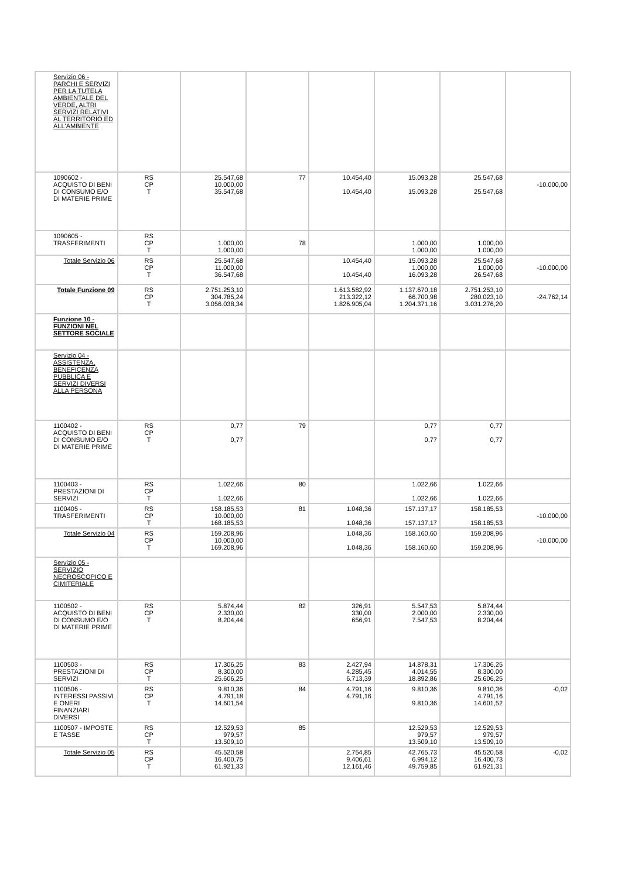| Servizio 06 - PARCHI E SERVIZI PER LA TUTELA AMBIENTALE DEL VERDE, ALTRI SERVIZI RELATIVI AL TERRITORIO ED ALL'AMBIENTE | | | | | | | |
| 1090602 - ACQUISTO DI BENI DI CONSUMO E/O DI MATERIE PRIME | RS CP T | 25.547,68 10.000,00 35.547,68 | 77 | 10.454,40 10.454,40 | 15.093,28 15.093,28 | 25.547,68 25.547,68 | -10.000,00 |
| 1090605 - TRASFERIMENTI | RS CP T | 1.000,00 1.000,00 | 78 | | 1.000,00 1.000,00 | 1.000,00 1.000,00 | |
| Totale Servizio 06 | RS CP T | 25.547,68 11.000,00 36.547,68 | | 10.454,40 10.454,40 | 15.093,28 1.000,00 16.093,28 | 25.547,68 1.000,00 26.547,68 | -10.000,00 |
| Totale Funzione 09 | RS CP T | 2.751.253,10 304.785,24 3.056.038,34 | | 1.613.582,92 213.322,12 1.826.905,04 | 1.137.670,18 66.700,98 1.204.371,16 | 2.751.253,10 280.023,10 3.031.276,20 | -24.762,14 |
| Funzione 10 - FUNZIONI NEL SETTORE SOCIALE | | | | | | | |
| Servizio 04 - ASSISTENZA, BENEFICENZA PUBBLICA E SERVIZI DIVERSI ALLA PERSONA | | | | | | | |
| 1100402 - ACQUISTO DI BENI DI CONSUMO E/O DI MATERIE PRIME | RS CP T | 0,77 0,77 | 79 | | 0,77 0,77 | 0,77 0,77 | |
| 1100403 - PRESTAZIONI DI SERVIZI | RS CP T | 1.022,66 1.022,66 | 80 | | 1.022,66 1.022,66 | 1.022,66 1.022,66 | |
| 1100405 - TRASFERIMENTI | RS CP T | 158.185,53 10.000,00 168.185,53 | 81 | 1.048,36 1.048,36 | 157.137,17 157.137,17 | 158.185,53 158.185,53 | -10.000,00 |
| Totale Servizio 04 | RS CP T | 159.208,96 10.000,00 169.208,96 | | 1.048,36 1.048,36 | 158.160,60 158.160,60 | 159.208,96 159.208,96 | -10.000,00 |
| Servizio 05 - SERVIZIO NECROSCOPICO E CIMITERIALE | | | | | | | |
| 1100502 - ACQUISTO DI BENI DI CONSUMO E/O DI MATERIE PRIME | RS CP T | 5.874,44 2.330,00 8.204,44 | 82 | 326,91 330,00 656,91 | 5.547,53 2.000,00 7.547,53 | 5.874,44 2.330,00 8.204,44 | |
| 1100503 - PRESTAZIONI DI SERVIZI | RS CP T | 17.306,25 8.300,00 25.606,25 | 83 | 2.427,94 4.285,45 6.713,39 | 14.878,31 4.014,55 18.892,86 | 17.306,25 8.300,00 25.606,25 | |
| 1100506 - INTERESSI PASSIVI E ONERI FINANZIARI DIVERSI | RS CP T | 9.810,36 4.791,18 14.601,54 | 84 | 4.791,16 4.791,16 | 9.810,36 9.810,36 | 9.810,36 4.791,16 14.601,52 | -0,02 |
| 1100507 - IMPOSTE E TASSE | RS CP T | 12.529,53 979,57 13.509,10 | 85 | | 12.529,53 979,57 13.509,10 | 12.529,53 979,57 13.509,10 | |
| Totale Servizio 05 | RS CP T | 45.520,58 16.400,75 61.921,33 | | 2.754,85 9.406,61 12.161,46 | 42.765,73 6.994,12 49.759,85 | 45.520,58 16.400,73 61.921,31 | -0,02 |